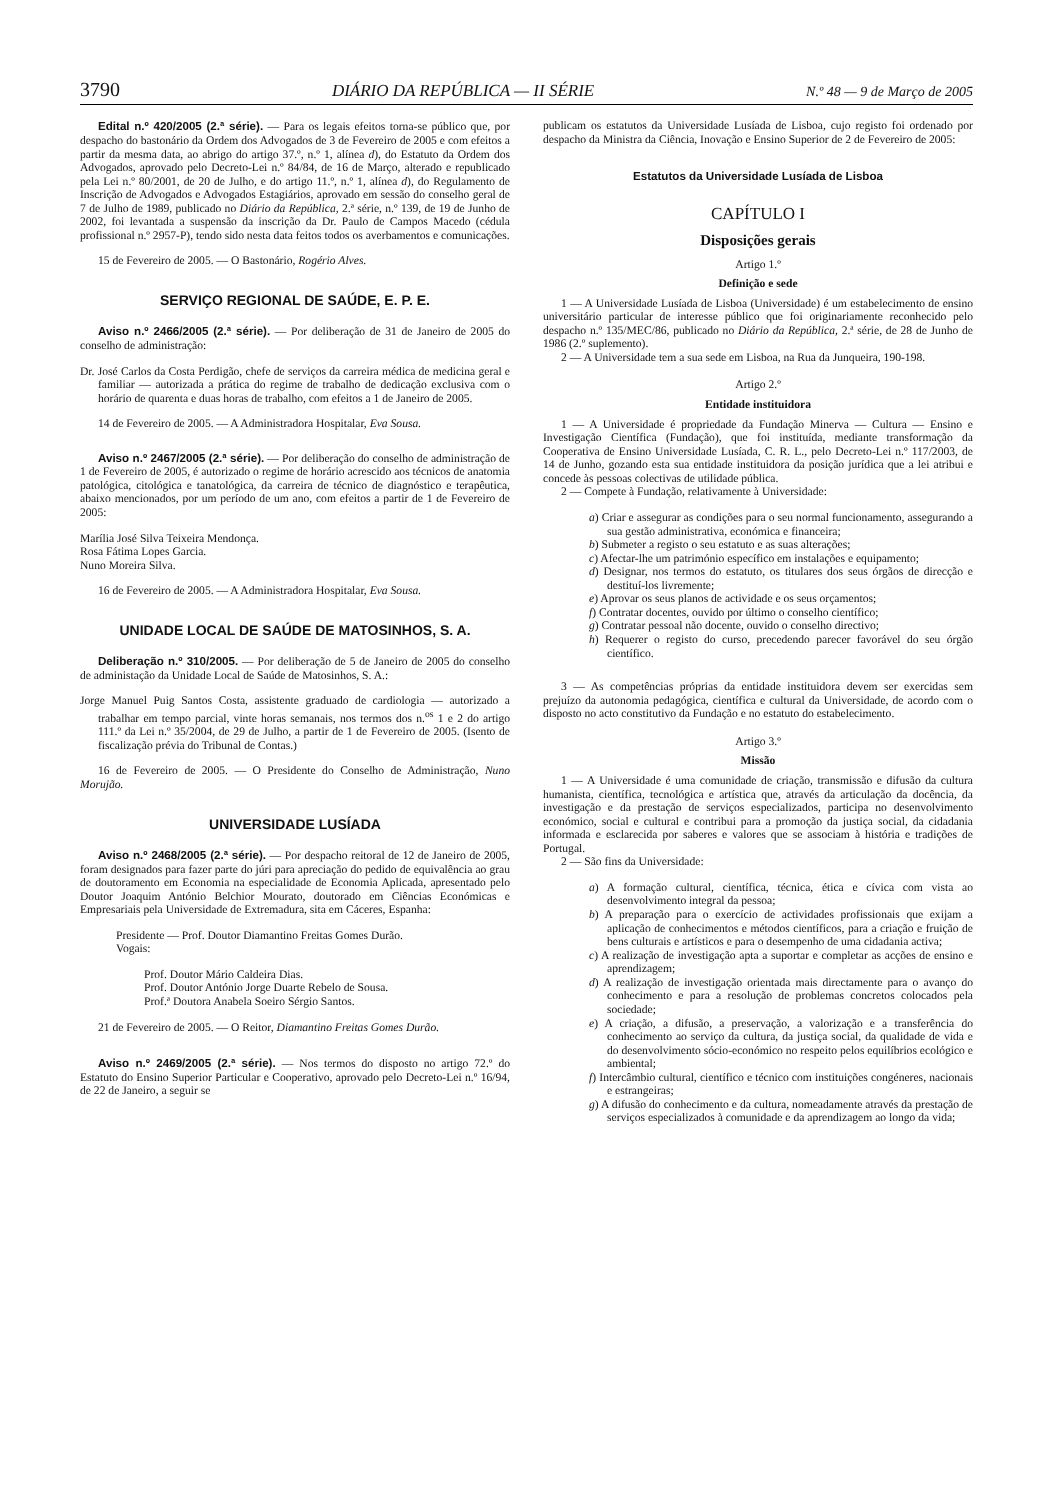3790 DIÁRIO DA REPÚBLICA — II SÉRIE N.º 48 — 9 de Março de 2005
Edital n.º 420/2005 (2.ª série). — Para os legais efeitos torna-se público que, por despacho do bastonário da Ordem dos Advogados de 3 de Fevereiro de 2005 e com efeitos a partir da mesma data, ao abrigo do artigo 37.º, n.º 1, alínea d), do Estatuto da Ordem dos Advogados, aprovado pelo Decreto-Lei n.º 84/84, de 16 de Março, alterado e republicado pela Lei n.º 80/2001, de 20 de Julho, e do artigo 11.º, n.º 1, alínea d), do Regulamento de Inscrição de Advogados e Advogados Estagiários, aprovado em sessão do conselho geral de 7 de Julho de 1989, publicado no Diário da República, 2.ª série, n.º 139, de 19 de Junho de 2002, foi levantada a suspensão da inscrição da Dr. Paulo de Campos Macedo (cédula profissional n.º 2957-P), tendo sido nesta data feitos todos os averbamentos e comunicações.
15 de Fevereiro de 2005. — O Bastonário, Rogério Alves.
SERVIÇO REGIONAL DE SAÚDE, E. P. E.
Aviso n.º 2466/2005 (2.ª série). — Por deliberação de 31 de Janeiro de 2005 do conselho de administração:
Dr. José Carlos da Costa Perdigão, chefe de serviços da carreira médica de medicina geral e familiar — autorizada a prática do regime de trabalho de dedicação exclusiva com o horário de quarenta e duas horas de trabalho, com efeitos a 1 de Janeiro de 2005.
14 de Fevereiro de 2005. — A Administradora Hospitalar, Eva Sousa.
Aviso n.º 2467/2005 (2.ª série). — Por deliberação do conselho de administração de 1 de Fevereiro de 2005, é autorizado o regime de horário acrescido aos técnicos de anatomia patológica, citológica e tanatológica, da carreira de técnico de diagnóstico e terapêutica, abaixo mencionados, por um período de um ano, com efeitos a partir de 1 de Fevereiro de 2005:
Marília José Silva Teixeira Mendonça.
Rosa Fátima Lopes Garcia.
Nuno Moreira Silva.
16 de Fevereiro de 2005. — A Administradora Hospitalar, Eva Sousa.
UNIDADE LOCAL DE SAÚDE DE MATOSINHOS, S. A.
Deliberação n.º 310/2005. — Por deliberação de 5 de Janeiro de 2005 do conselho de administação da Unidade Local de Saúde de Matosinhos, S. A.:
Jorge Manuel Puig Santos Costa, assistente graduado de cardiologia — autorizado a trabalhar em tempo parcial, vinte horas semanais, nos termos dos n.<sup>os</sup> 1 e 2 do artigo 111.º da Lei n.º 35/2004, de 29 de Julho, a partir de 1 de Fevereiro de 2005. (Isento de fiscalização prévia do Tribunal de Contas.)
16 de Fevereiro de 2005. — O Presidente do Conselho de Administração, Nuno Morujão.
UNIVERSIDADE LUSÍADA
Aviso n.º 2468/2005 (2.ª série). — Por despacho reitoral de 12 de Janeiro de 2005, foram designados para fazer parte do júri para apreciação do pedido de equivalência ao grau de doutoramento em Economia na especialidade de Economia Aplicada, apresentado pelo Doutor Joaquim António Belchior Mourato, doutorado em Ciências Económicas e Empresariais pela Universidade de Extremadura, sita em Cáceres, Espanha:
Presidente — Prof. Doutor Diamantino Freitas Gomes Durão.
Vogais:
Prof. Doutor Mário Caldeira Dias.
Prof. Doutor António Jorge Duarte Rebelo de Sousa.
Prof.ª Doutora Anabela Soeiro Sérgio Santos.
21 de Fevereiro de 2005. — O Reitor, Diamantino Freitas Gomes Durão.
Aviso n.º 2469/2005 (2.ª série). — Nos termos do disposto no artigo 72.º do Estatuto do Ensino Superior Particular e Cooperativo, aprovado pelo Decreto-Lei n.º 16/94, de 22 de Janeiro, a seguir se
publicam os estatutos da Universidade Lusíada de Lisboa, cujo registo foi ordenado por despacho da Ministra da Ciência, Inovação e Ensino Superior de 2 de Fevereiro de 2005:
Estatutos da Universidade Lusíada de Lisboa
CAPÍTULO I
Disposições gerais
Artigo 1.º
Definição e sede
1 — A Universidade Lusíada de Lisboa (Universidade) é um estabelecimento de ensino universitário particular de interesse público que foi originariamente reconhecido pelo despacho n.º 135/MEC/86, publicado no Diário da República, 2.ª série, de 28 de Junho de 1986 (2.º suplemento).
2 — A Universidade tem a sua sede em Lisboa, na Rua da Junqueira, 190-198.
Artigo 2.º
Entidade instituidora
1 — A Universidade é propriedade da Fundação Minerva — Cultura — Ensino e Investigação Científica (Fundação), que foi instituída, mediante transformação da Cooperativa de Ensino Universidade Lusíada, C. R. L., pelo Decreto-Lei n.º 117/2003, de 14 de Junho, gozando esta sua entidade instituidora da posição jurídica que a lei atribui e concede às pessoas colectivas de utilidade pública.
2 — Compete à Fundação, relativamente à Universidade:
a) Criar e assegurar as condições para o seu normal funcionamento, assegurando a sua gestão administrativa, económica e financeira;
b) Submeter a registo o seu estatuto e as suas alterações;
c) Afectar-lhe um património específico em instalações e equipamento;
d) Designar, nos termos do estatuto, os titulares dos seus órgãos de direcção e destituí-los livremente;
e) Aprovar os seus planos de actividade e os seus orçamentos;
f) Contratar docentes, ouvido por último o conselho científico;
g) Contratar pessoal não docente, ouvido o conselho directivo;
h) Requerer o registo do curso, precedendo parecer favorável do seu órgão científico.
3 — As competências próprias da entidade instituidora devem ser exercidas sem prejuízo da autonomia pedagógica, científica e cultural da Universidade, de acordo com o disposto no acto constitutivo da Fundação e no estatuto do estabelecimento.
Artigo 3.º
Missão
1 — A Universidade é uma comunidade de criação, transmissão e difusão da cultura humanista, científica, tecnológica e artística que, através da articulação da docência, da investigação e da prestação de serviços especializados, participa no desenvolvimento económico, social e cultural e contribui para a promoção da justiça social, da cidadania informada e esclarecida por saberes e valores que se associam à história e tradições de Portugal.
2 — São fins da Universidade:
a) A formação cultural, científica, técnica, ética e cívica com vista ao desenvolvimento integral da pessoa;
b) A preparação para o exercício de actividades profissionais que exijam a aplicação de conhecimentos e métodos científicos, para a criação e fruição de bens culturais e artísticos e para o desempenho de uma cidadania activa;
c) A realização de investigação apta a suportar e completar as acções de ensino e aprendizagem;
d) A realização de investigação orientada mais directamente para o avanço do conhecimento e para a resolução de problemas concretos colocados pela sociedade;
e) A criação, a difusão, a preservação, a valorização e a transferência do conhecimento ao serviço da cultura, da justiça social, da qualidade de vida e do desenvolvimento sócio-económico no respeito pelos equilíbrios ecológico e ambiental;
f) Intercâmbio cultural, científico e técnico com instituições congéneres, nacionais e estrangeiras;
g) A difusão do conhecimento e da cultura, nomeadamente através da prestação de serviços especializados à comunidade e da aprendizagem ao longo da vida;